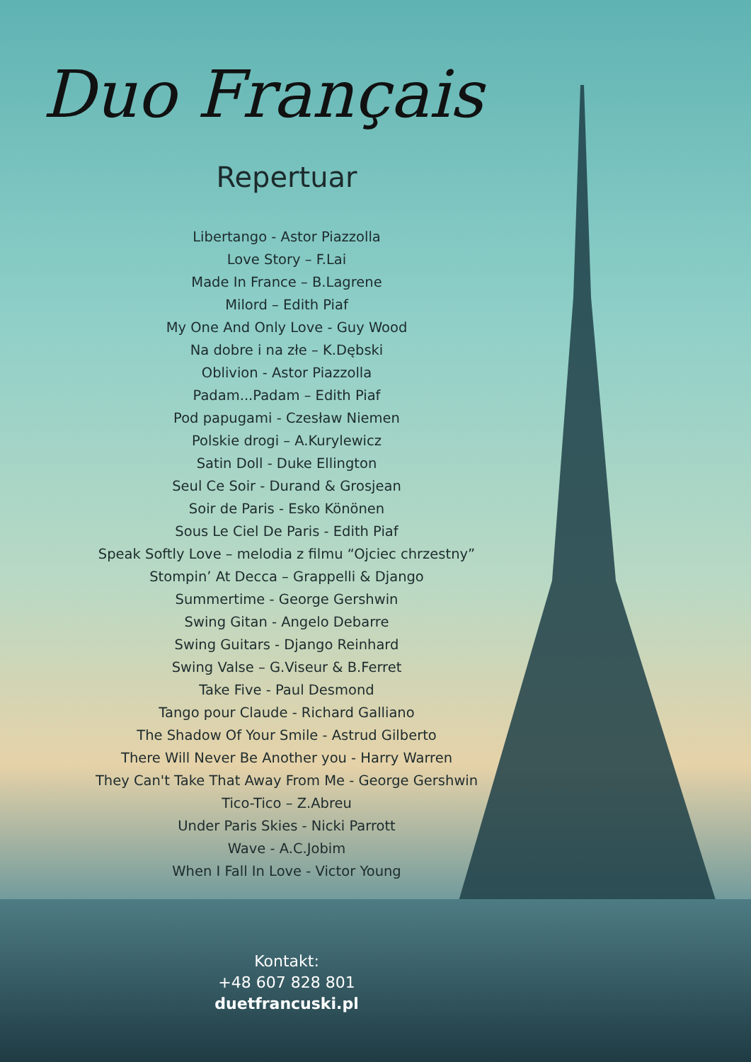Duo Français
Repertuar
Libertango - Astor Piazzolla
Love Story – F.Lai
Made In France – B.Lagrene
Milord – Edith Piaf
My One And Only Love - Guy Wood
Na dobre i na złe – K.Dębski
Oblivion - Astor Piazzolla
Padam...Padam – Edith Piaf
Pod papugami - Czesław Niemen
Polskie drogi – A.Kurylewicz
Satin Doll - Duke Ellington
Seul Ce Soir - Durand & Grosjean
Soir de Paris - Esko Könönen
Sous Le Ciel De Paris - Edith Piaf
Speak Softly Love – melodia z filmu “Ojciec chrzestny”
Stompin’ At Decca – Grappelli & Django
Summertime - George Gershwin
Swing Gitan - Angelo Debarre
Swing Guitars - Django Reinhard
Swing Valse – G.Viseur & B.Ferret
Take Five - Paul Desmond
Tango pour Claude - Richard Galliano
The Shadow Of Your Smile - Astrud Gilberto
There Will Never Be Another you - Harry Warren
They Can't Take That Away From Me - George Gershwin
Tico-Tico – Z.Abreu
Under Paris Skies - Nicki Parrott
Wave - A.C.Jobim
When I Fall In Love - Victor Young
Kontakt:
+48 607 828 801
duetfrancuski.pl